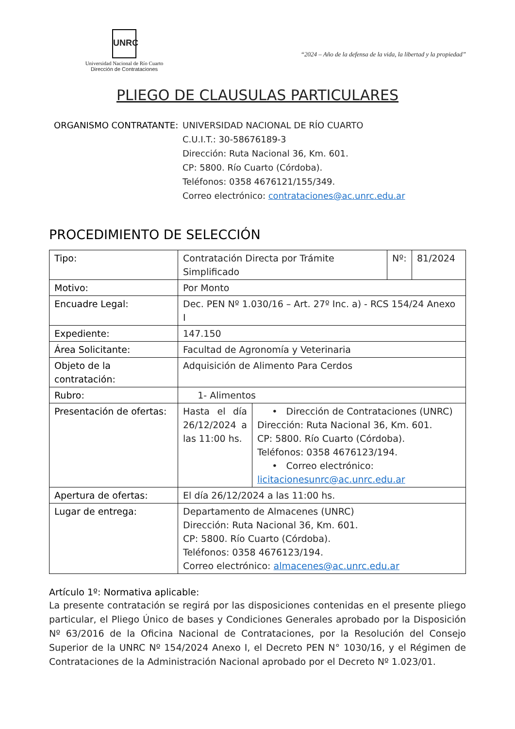UNRC
Universidad Nacional de Río Cuarto
Dirección de Contrataciones
“2024 – Año de la defensa de la vida, la libertad y la propiedad”
PLIEGO DE CLAUSULAS PARTICULARES
ORGANISMO CONTRATANTE: UNIVERSIDAD NACIONAL DE RÍO CUARTO
C.U.I.T.: 30-58676189-3
Dirección: Ruta Nacional 36, Km. 601.
CP: 5800. Río Cuarto (Córdoba).
Teléfonos: 0358 4676121/155/349.
Correo electrónico: contrataciones@ac.unrc.edu.ar
PROCEDIMIENTO DE SELECCIÓN
| Tipo: | Contratación Directa por Trámite Simplificado | | Nº: | 81/2024 |
| Motivo: | Por Monto | | | |
| Encuadre Legal: | Dec. PEN Nº 1.030/16 – Art. 27º Inc. a) - RCS 154/24 Anexo I | | | |
| Expediente: | 147.150 | | | |
| Área Solicitante: | Facultad de Agronomía y Veterinaria | | | |
| Objeto de la contratación: | Adquisición de Alimento Para Cerdos | | | |
| Rubro: | 1- Alimentos | | | |
| Presentación de ofertas: | Hasta el día 26/12/2024 a las 11:00 hs. | • Dirección de Contrataciones (UNRC) Dirección: Ruta Nacional 36, Km. 601. CP: 5800. Río Cuarto (Córdoba). Teléfonos: 0358 4676123/194. • Correo electrónico: licitacionesunrc@ac.unrc.edu.ar | | |
| Apertura de ofertas: | El día 26/12/2024 a las 11:00 hs. | | | |
| Lugar de entrega: | Departamento de Almacenes (UNRC) Dirección: Ruta Nacional 36, Km. 601. CP: 5800. Río Cuarto (Córdoba). Teléfonos: 0358 4676123/194. Correo electrónico: almacenes@ac.unrc.edu.ar | | | |
Artículo 1º: Normativa aplicable:
La presente contratación se regirá por las disposiciones contenidas en el presente pliego particular, el Pliego Único de bases y Condiciones Generales aprobado por la Disposición Nº 63/2016 de la Oficina Nacional de Contrataciones, por la Resolución del Consejo Superior de la UNRC Nº 154/2024 Anexo I, el Decreto PEN N° 1030/16, y el Régimen de Contrataciones de la Administración Nacional aprobado por el Decreto Nº 1.023/01.